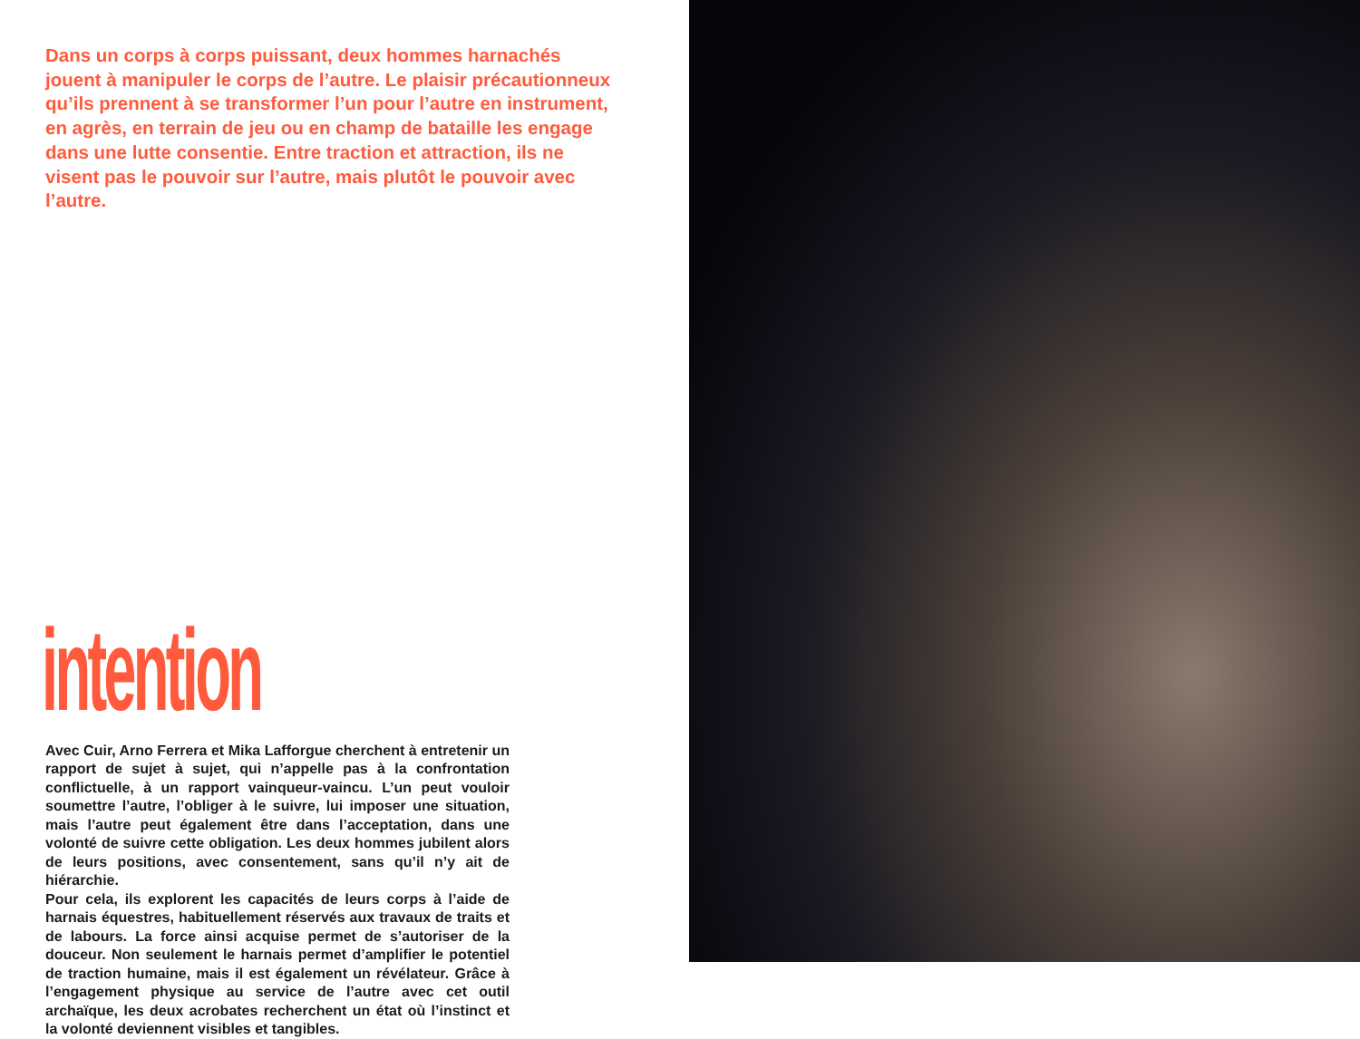Dans un corps à corps puissant, deux hommes harnachés jouent à manipuler le corps de l’autre. Le plaisir précautionneux qu’ils prennent à se transformer l’un pour l’autre en instrument, en agrès, en terrain de jeu ou en champ de bataille les engage dans une lutte consentie. Entre traction et attraction, ils ne visent pas le pouvoir sur l’autre, mais plutôt le pouvoir avec l’autre.
intention
Avec Cuir, Arno Ferrera et Mika Lafforgue cherchent à entretenir un rapport de sujet à sujet, qui n’appelle pas à la confrontation conflictuelle, à un rapport vainqueur-vaincu. L’un peut vouloir soumettre l’autre, l’obliger à le suivre, lui imposer une situation, mais l’autre peut également être dans l’acceptation, dans une volonté de suivre cette obligation. Les deux hommes jubilent alors de leurs positions, avec consentement, sans qu’il n’y ait de hiérarchie.
Pour cela, ils explorent les capacités de leurs corps à l’aide de harnais équestres, habituellement réservés aux travaux de traits et de labours. La force ainsi acquise permet de s’autoriser de la douceur. Non seulement le harnais permet d’amplifier le potentiel de traction humaine, mais il est également un révélateur. Grâce à l’engagement physique au service de l’autre avec cet outil archaïque, les deux acrobates recherchent un état où l’instinct et la volonté deviennent visibles et tangibles.